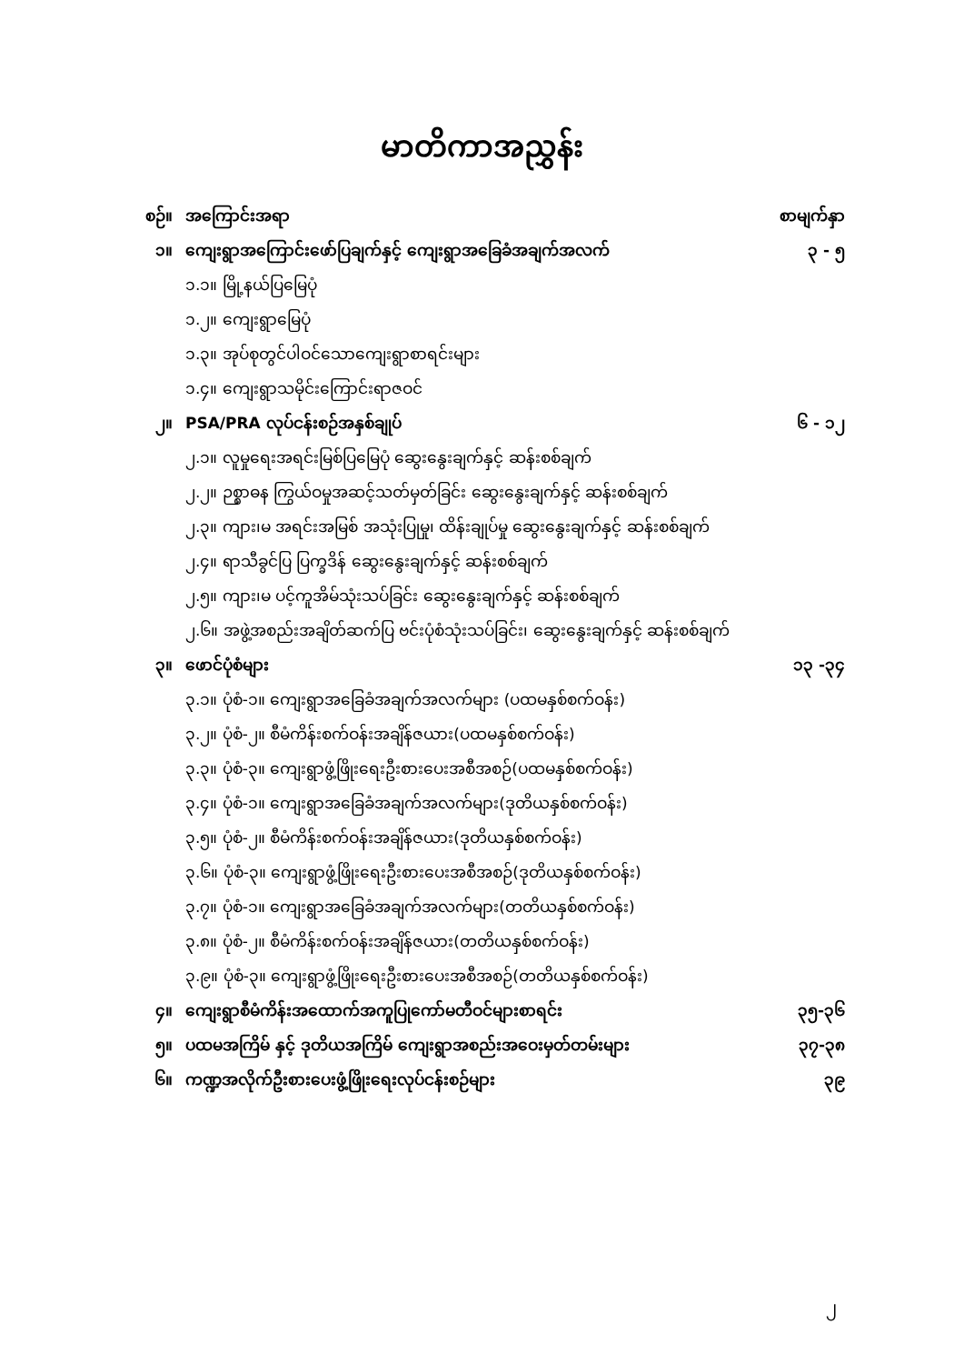မာတိကာအညွှန်း
| စဉ်။ | အကြောင်းအရာ | စာမျက်နှာ |
| ၁။ | ကျေးရွာအကြောင်းဖော်ပြချက်နှင့် ကျေးရွာအခြေခံအချက်အလက် | ၃ - ၅ |
| | ၁.၁။ မြို့နယ်ပြမြေပုံ | |
| | ၁.၂။ ကျေးရွာမြေပုံ | |
| | ၁.၃။ အုပ်စုတွင်ပါဝင်သောကျေးရွာစာရင်းများ | |
| | ၁.၄။ ကျေးရွာသမိုင်းကြောင်းရာဇဝင် | |
| ၂။ | PSA/PRA လုပ်ငန်းစဉ်အနှစ်ချုပ် | ၆ - ၁၂ |
| | ၂.၁။ လူမှုရေးအရင်းမြစ်ပြမြေပုံ ဆွေးနွေးချက်နှင့် ဆန်းစစ်ချက် | |
| | ၂.၂။ ဉစ္စာဓန ကြွယ်ဝမှုအဆင့်သတ်မှတ်ခြင်း ဆွေးနွေးချက်နှင့် ဆန်းစစ်ချက် | |
| | ၂.၃။ ကျား၊မ အရင်းအမြစ် အသုံးပြုမှု၊ ထိန်းချုပ်မှု ဆွေးနွေးချက်နှင့် ဆန်းစစ်ချက် | |
| | ၂.၄။ ရာသီခွင်ပြ ပြက္ခဒိန် ဆွေးနွေးချက်နှင့် ဆန်းစစ်ချက် | |
| | ၂.၅။ ကျား၊မ ပင့်ကူအိမ်သုံးသပ်ခြင်း ဆွေးနွေးချက်နှင့် ဆန်းစစ်ချက် | |
| | ၂.၆။ အဖွဲ့အစည်းအချိတ်ဆက်ပြ ဗင်းပုံစံသုံးသပ်ခြင်း၊ ဆွေးနွေးချက်နှင့် ဆန်းစစ်ချက် | |
| ၃။ | ဖောင်ပုံစံများ | ၁၃ -၃၄ |
| | ၃.၁။ ပုံစံ-၁။ ကျေးရွာအခြေခံအချက်အလက်များ (ပထမနှစ်စက်ဝန်း) | |
| | ၃.၂။ ပုံစံ-၂။ စီမံကိန်းစက်ဝန်းအချိန်ဇယား(ပထမနှစ်စက်ဝန်း) | |
| | ၃.၃။ ပုံစံ-၃။ ကျေးရွာဖွံ့ဖြိုးရေးဦးစားပေးအစီအစဉ်(ပထမနှစ်စက်ဝန်း) | |
| | ၃.၄။ ပုံစံ-၁။ ကျေးရွာအခြေခံအချက်အလက်များ(ဒုတိယနှစ်စက်ဝန်း) | |
| | ၃.၅။ ပုံစံ-၂။ စီမံကိန်းစက်ဝန်းအချိန်ဇယား(ဒုတိယနှစ်စက်ဝန်း) | |
| | ၃.၆။ ပုံစံ-၃။ ကျေးရွာဖွံ့ဖြိုးရေးဦးစားပေးအစီအစဉ်(ဒုတိယနှစ်စက်ဝန်း) | |
| | ၃.၇။ ပုံစံ-၁။ ကျေးရွာအခြေခံအချက်အလက်များ(တတိယနှစ်စက်ဝန်း) | |
| | ၃.၈။ ပုံစံ-၂။ စီမံကိန်းစက်ဝန်းအချိန်ဇယား(တတိယနှစ်စက်ဝန်း) | |
| | ၃.၉။ ပုံစံ-၃။ ကျေးရွာဖွံ့ဖြိုးရေးဦးစားပေးအစီအစဉ်(တတိယနှစ်စက်ဝန်း) | |
| ၄။ | ကျေးရွာစီမံကိန်းအထောက်အကူပြုကော်မတီဝင်များစာရင်း | ၃၅-၃၆ |
| ၅။ | ပထမအကြိမ် နှင့် ဒုတိယအကြိမ် ကျေးရွာအစည်းအဝေးမှတ်တမ်းများ | ၃၇-၃၈ |
| ၆။ | ကဏ္ဍအလိုက်ဦးစားပေးဖွံ့ဖြိုးရေးလုပ်ငန်းစဉ်များ | ၃၉ |
၂